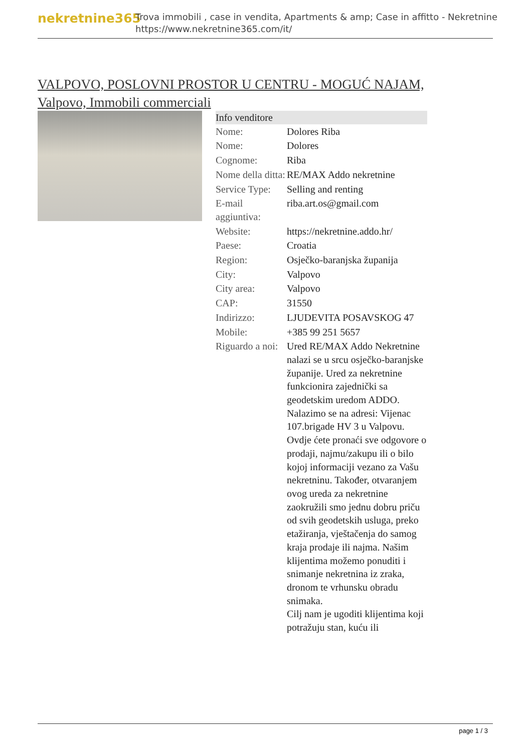nekretnine365
Trova immobili , case in vendita, Apartments & amp; Case in affitto - Nekretnine
https://www.nekretnine365.com/it/
VALPOVO, POSLOVNI PROSTOR U CENTRU - MOGUĆ NAJAM,
Valpovo, Immobili commerciali
| Info venditore | |
| --- | --- |
| Nome: | Dolores Riba |
| Nome: | Dolores |
| Cognome: | Riba |
| Nome della ditta: | RE/MAX Addo nekretnine |
| Service Type: | Selling and renting |
| E-mail aggiuntiva: | riba.art.os@gmail.com |
| Website: | https://nekretnine.addo.hr/ |
| Paese: | Croatia |
| Region: | Osječko-baranjska županija |
| City: | Valpovo |
| City area: | Valpovo |
| CAP: | 31550 |
| Indirizzo: | LJUDEVITA POSAVSKOG 47 |
| Mobile: | +385 99 251 5657 |
| Riguardo a noi: | Ured RE/MAX Addo Nekretnine nalazi se u srcu osječko-baranjske županije. Ured za nekretnine funkcionira zajednički sa geodetskim uredom ADDO. Nalazimo se na adresi: Vijenac 107.brigade HV 3 u Valpovu. Ovdje ćete pronaći sve odgovore o prodaji, najmu/zakupu ili o bilo kojoj informaciji vezano za Vašu nekretninu. Također, otvaranjem ovog ureda za nekretnine zaokružili smo jednu dobru priču od svih geodetskih usluga, preko etažiranja, vještačenja do samog kraja prodaje ili najma. Našim klijentima možemo ponuditi i snimanje nekretnina iz zraka, dronom te vrhunsku obradu snimaka. Cilj nam je ugoditi klijentima koji potražuju stan, kuću ili |
page 1 / 3